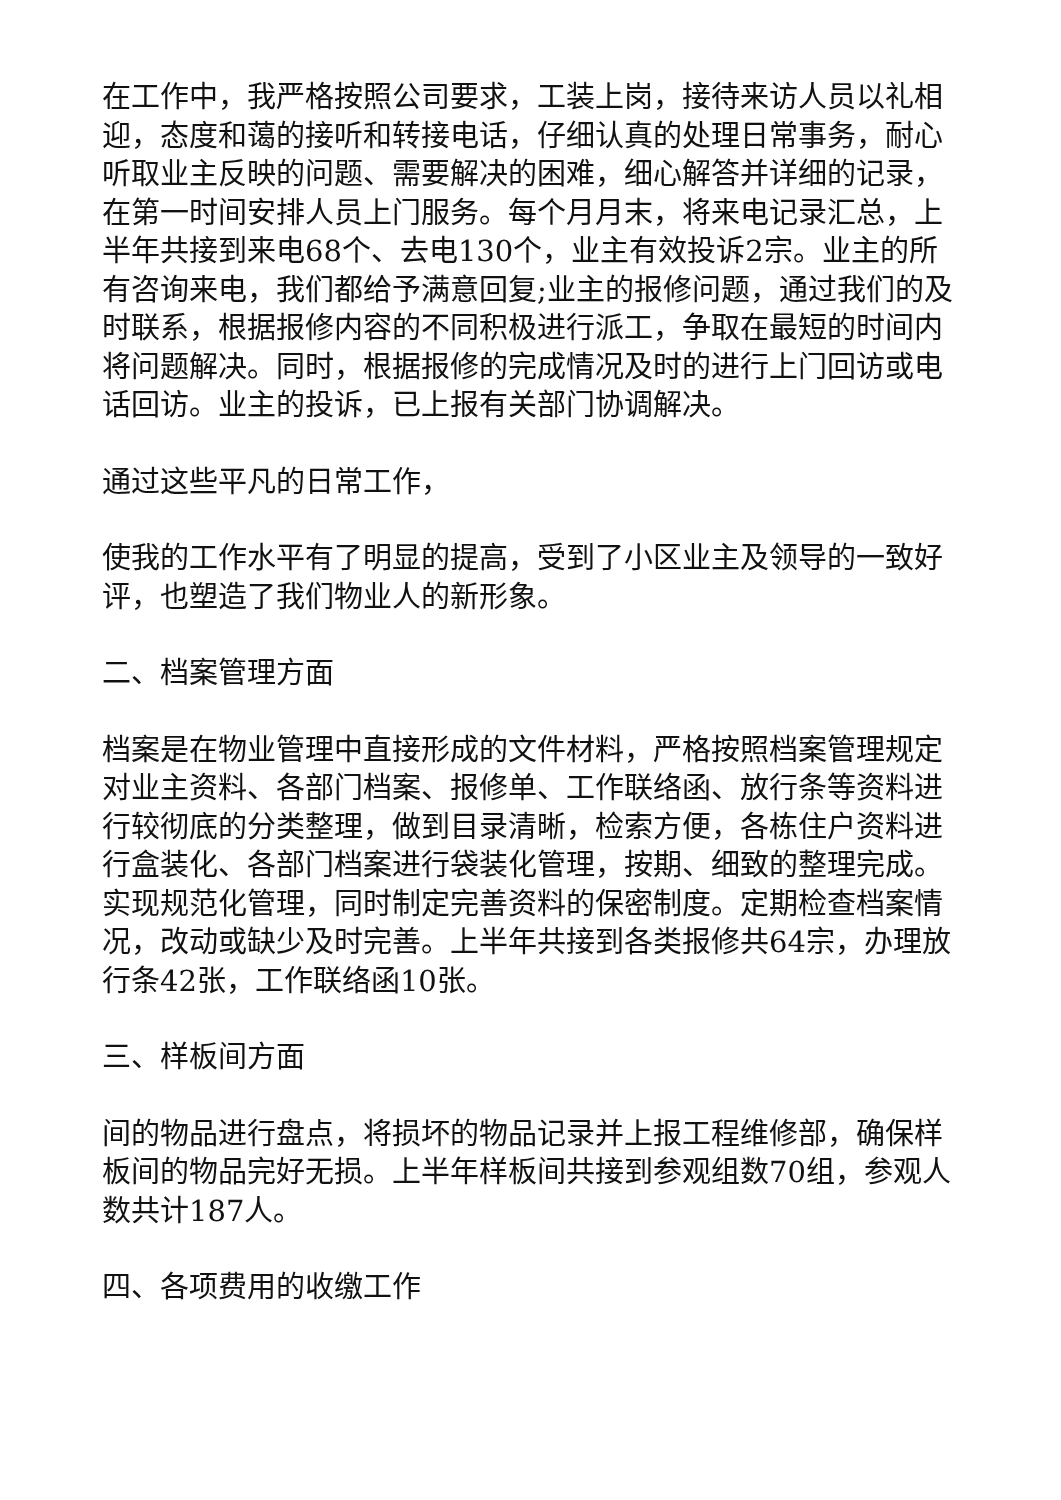在工作中，我严格按照公司要求，工装上岗，接待来访人员以礼相迎，态度和蔼的接听和转接电话，仔细认真的处理日常事务，耐心听取业主反映的问题、需要解决的困难，细心解答并详细的记录，在第一时间安排人员上门服务。每个月月末，将来电记录汇总，上半年共接到来电68个、去电130个，业主有效投诉2宗。业主的所有咨询来电，我们都给予满意回复;业主的报修问题，通过我们的及时联系，根据报修内容的不同积极进行派工，争取在最短的时间内将问题解决。同时，根据报修的完成情况及时的进行上门回访或电话回访。业主的投诉，已上报有关部门协调解决。
通过这些平凡的日常工作，
使我的工作水平有了明显的提高，受到了小区业主及领导的一致好评，也塑造了我们物业人的新形象。
二、档案管理方面
档案是在物业管理中直接形成的文件材料，严格按照档案管理规定对业主资料、各部门档案、报修单、工作联络函、放行条等资料进行较彻底的分类整理，做到目录清晰，检索方便，各栋住户资料进行盒装化、各部门档案进行袋装化管理，按期、细致的整理完成。实现规范化管理，同时制定完善资料的保密制度。定期检查档案情况，改动或缺少及时完善。上半年共接到各类报修共64宗，办理放行条42张，工作联络函10张。
三、样板间方面
间的物品进行盘点，将损坏的物品记录并上报工程维修部，确保样板间的物品完好无损。上半年样板间共接到参观组数70组，参观人数共计187人。
四、各项费用的收缴工作